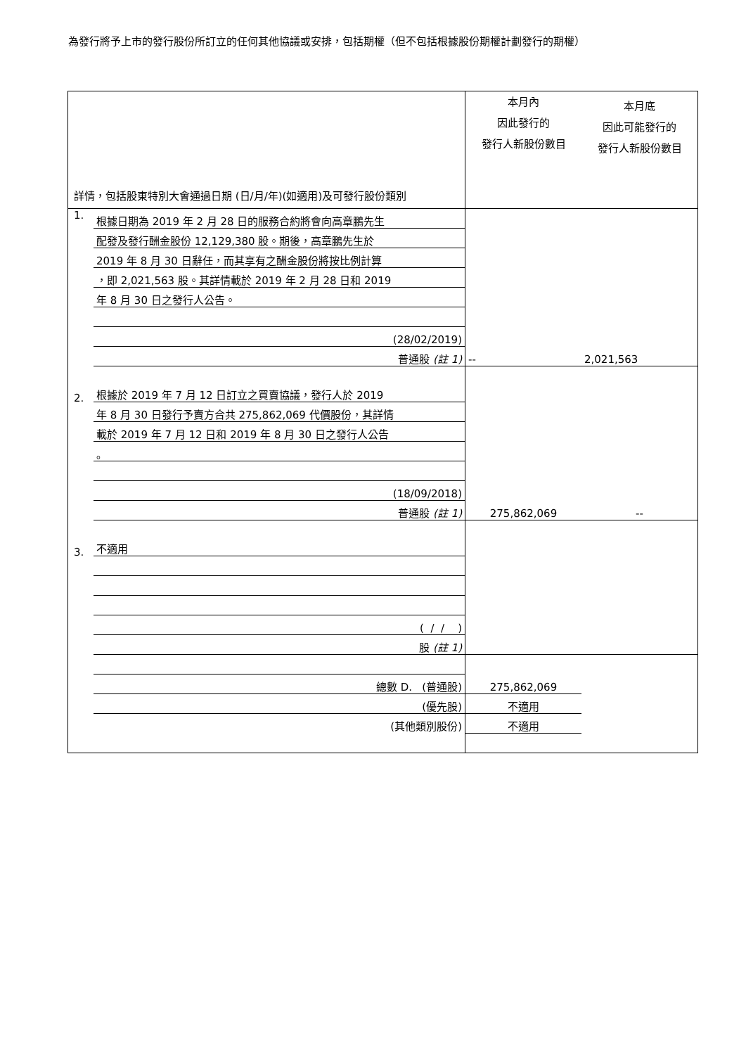為發行將予上市的發行股份所訂立的任何其他協議或安排，包括期權（但不包括根據股份期權計劃發行的期權）
| 詳情，包括股東特別大會通過日期 (日/月/年)(如適用)及可發行股份類別 | | 本月內 因此發行的 發行人新股份數目 | 本月底 因此可能發行的 發行人新股份數目 |
| 1. | 根據日期為 2019 年 2 月 28 日的服務合約將會向高章鵬先生 | | |
| | 配發及發行酬金股份 12,129,380 股。期後，高章鵬先生於 | | |
| | 2019 年 8 月 30 日辭任，而其享有之酬金股份將按比例計算 | | |
| | ，即 2,021,563 股。其詳情載於 2019 年 2 月 28 日和 2019 | | |
| | 年 8 月 30 日之發行人公告。 | | |
| | (28/02/2019) | | |
| | 普通股 (註 1) | -- | 2,021,563 |
| 2. | 根據於 2019 年 7 月 12 日訂立之買賣協議，發行人於 2019 | | |
| | 年 8 月 30 日發行予賣方合共 275,862,069 代價股份，其詳情 | | |
| | 載於 2019 年 7 月 12 日和 2019 年 8 月 30 日之發行人公告 | | |
| | 。 | | |
| | (18/09/2018) | | |
| | 普通股 (註 1) | 275,862,069 | -- |
| 3. | 不適用 | | |
| | ( / / ) | | |
| | 股 (註 1) | | |
| | 總數 D. (普通股) | 275,862,069 | |
| | (優先股) | 不適用 | |
| | (其他類別股份) | 不適用 | |